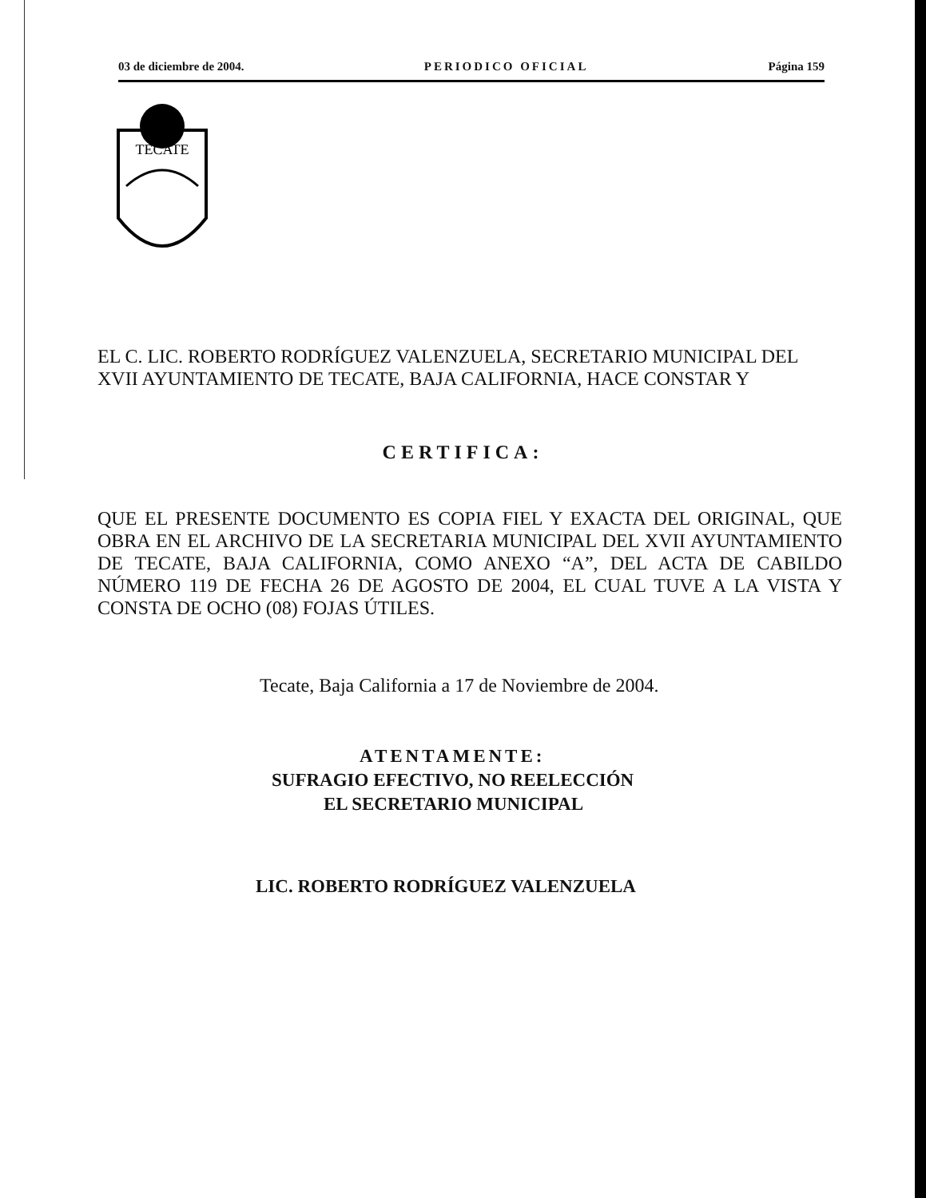03 de diciembre de 2004. PERIODICO OFICIAL Página 159
TECATE
EL C. LIC. ROBERTO RODRÍGUEZ VALENZUELA, SECRETARIO MUNICIPAL DEL XVII AYUNTAMIENTO DE TECATE, BAJA CALIFORNIA, HACE CONSTAR Y
CERTIFICA:
QUE EL PRESENTE DOCUMENTO ES COPIA FIEL Y EXACTA DEL ORIGINAL, QUE OBRA EN EL ARCHIVO DE LA SECRETARIA MUNICIPAL DEL XVII AYUNTAMIENTO DE TECATE, BAJA CALIFORNIA, COMO ANEXO “A”, DEL ACTA DE CABILDO NÚMERO 119 DE FECHA 26 DE AGOSTO DE 2004, EL CUAL TUVE A LA VISTA Y CONSTA DE OCHO (08) FOJAS ÚTILES.
Tecate, Baja California a 17 de Noviembre de 2004.
ATENTAMENTE:
SUFRAGIO EFECTIVO, NO REELECCIÓN
EL SECRETARIO MUNICIPAL
LIC. ROBERTO RODRÍGUEZ VALENZUELA